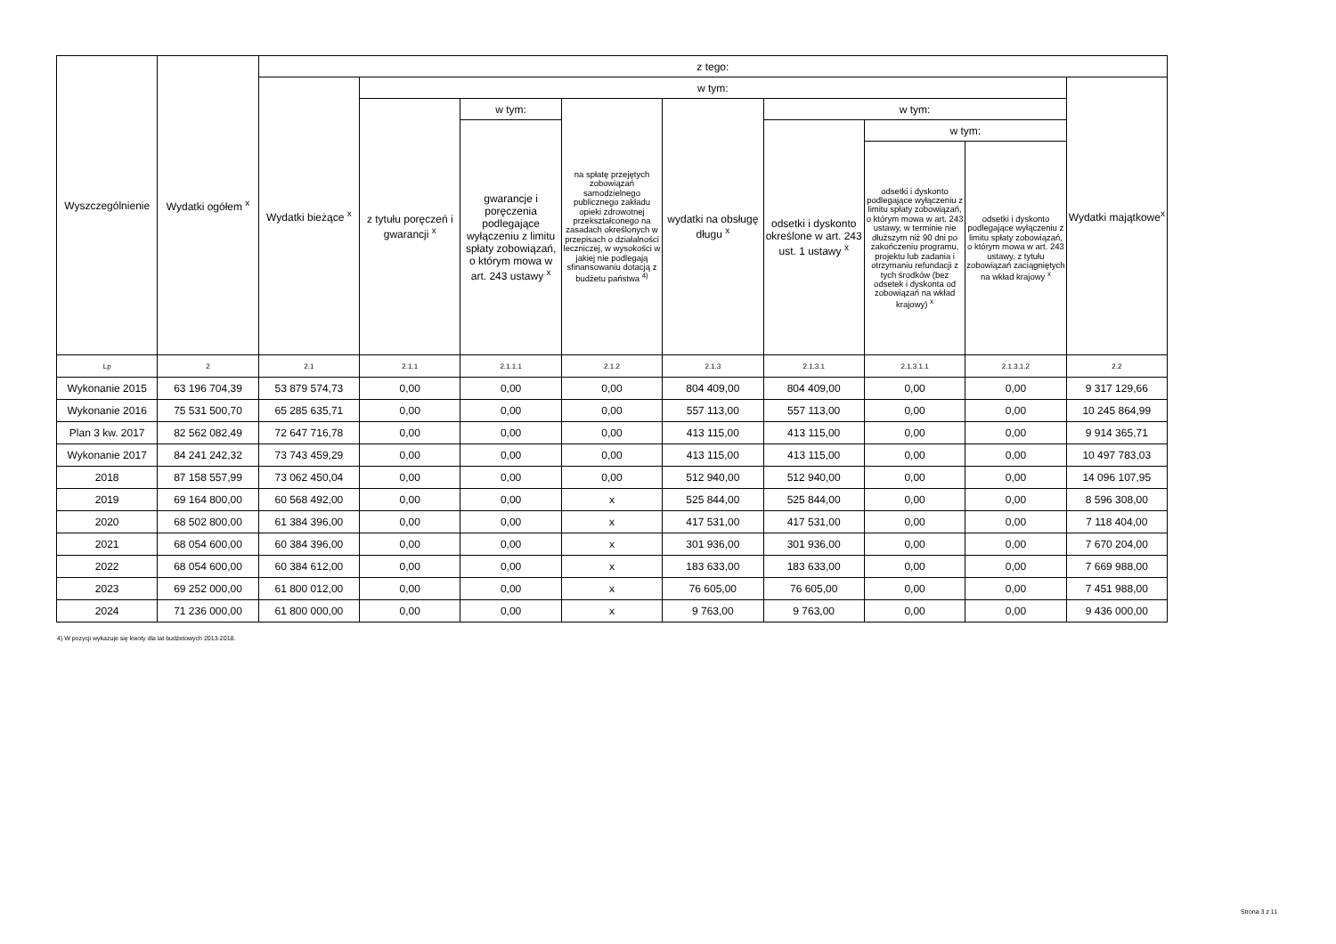| Wyszczególnienie | Wydatki ogółem <sup>x</sup> | z tego: | | | | | | | | |
| --- | --- | --- | --- | --- | --- | --- | --- | --- | --- | --- |
| | | Wydatki bieżące <sup>x</sup> | w tym: | | | | | | | Wydatki majątkowe<sup>x</sup> |
| | | | z tytułu poręczeń i gwarancji <sup>x</sup> | w tym: | na spłatę przejętych zobowiązań samodzielnego publicznego zakładu opieki zdrowotnej przekształconego na zasadach określonych w przepisach o działalności leczniczej, w wysokości w jakiej nie podlegają sfinansowaniu dotacją z budżetu państwa <sup>4)</sup> | wydatki na obsługę długu <sup>x</sup> | w tym: | | | |
| | | | | gwarancje i poręczenia podlegające wyłączeniu z limitu spłaty zobowiązań, o którym mowa w art. 243 ustawy <sup>x</sup> | | | odsetki i dyskonto określone w art. 243 ust. 1 ustawy <sup>x</sup> | w tym: | | |
| | | | | | | | | odsetki i dyskonto podlegające wyłączeniu z limitu spłaty zobowiązań, o którym mowa w art. 243 ustawy, w terminie nie dłuższym niż 90 dni po zakończeniu programu, projektu lub zadania i otrzymaniu refundacji z tych środków (bez odsetek i dyskonta od zobowiązań na wkład krajowy) <sup>x</sup> | odsetki i dyskonto podlegające wyłączeniu z limitu spłaty zobowiązań, o którym mowa w art. 243 ustawy, z tytułu zobowiązań zaciągniętych na wkład krajowy <sup>x</sup> | |
| Lp | 2 | 2.1 | 2.1.1 | 2.1.1.1 | 2.1.2 | 2.1.3 | 2.1.3.1 | 2.1.3.1.1 | 2.1.3.1.2 | 2.2 |
| Wykonanie 2015 | 63 196 704,39 | 53 879 574,73 | 0,00 | 0,00 | 0,00 | 804 409,00 | 804 409,00 | 0,00 | 0,00 | 9 317 129,66 |
| Wykonanie 2016 | 75 531 500,70 | 65 285 635,71 | 0,00 | 0,00 | 0,00 | 557 113,00 | 557 113,00 | 0,00 | 0,00 | 10 245 864,99 |
| Plan 3 kw. 2017 | 82 562 082,49 | 72 647 716,78 | 0,00 | 0,00 | 0,00 | 413 115,00 | 413 115,00 | 0,00 | 0,00 | 9 914 365,71 |
| Wykonanie 2017 | 84 241 242,32 | 73 743 459,29 | 0,00 | 0,00 | 0,00 | 413 115,00 | 413 115,00 | 0,00 | 0,00 | 10 497 783,03 |
| 2018 | 87 158 557,99 | 73 062 450,04 | 0,00 | 0,00 | 0,00 | 512 940,00 | 512 940,00 | 0,00 | 0,00 | 14 096 107,95 |
| 2019 | 69 164 800,00 | 60 568 492,00 | 0,00 | 0,00 | x | 525 844,00 | 525 844,00 | 0,00 | 0,00 | 8 596 308,00 |
| 2020 | 68 502 800,00 | 61 384 396,00 | 0,00 | 0,00 | x | 417 531,00 | 417 531,00 | 0,00 | 0,00 | 7 118 404,00 |
| 2021 | 68 054 600,00 | 60 384 396,00 | 0,00 | 0,00 | x | 301 936,00 | 301 936,00 | 0,00 | 0,00 | 7 670 204,00 |
| 2022 | 68 054 600,00 | 60 384 612,00 | 0,00 | 0,00 | x | 183 633,00 | 183 633,00 | 0,00 | 0,00 | 7 669 988,00 |
| 2023 | 69 252 000,00 | 61 800 012,00 | 0,00 | 0,00 | x | 76 605,00 | 76 605,00 | 0,00 | 0,00 | 7 451 988,00 |
| 2024 | 71 236 000,00 | 61 800 000,00 | 0,00 | 0,00 | x | 9 763,00 | 9 763,00 | 0,00 | 0,00 | 9 436 000,00 |
4) W pozycji wykazuje się kwoty dla lat budżetowych 2013-2018.
Strona 3 z 11